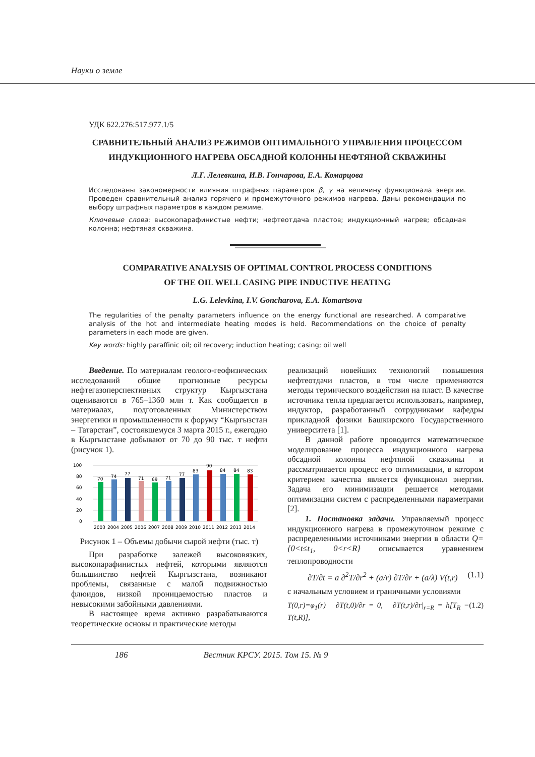Науки о земле
УДК 622.276:517.977.1/5
СРАВНИТЕЛЬНЫЙ АНАЛИЗ РЕЖИМОВ ОПТИМАЛЬНОГО УПРАВЛЕНИЯ ПРОЦЕССОМ
ИНДУКЦИОННОГО НАГРЕВА ОБСАДНОЙ КОЛОННЫ НЕФТЯНОЙ СКВАЖИНЫ
Л.Г. Лелевкина, И.В. Гончарова, Е.А. Комарцова
Исследованы закономерности влияния штрафных параметров β, γ на величину функционала энергии. Проведен сравнительный анализ горячего и промежуточного режимов нагрева. Даны рекомендации по выбору штрафных параметров в каждом режиме.
Ключевые слова: высокопарафинистые нефти; нефтеотдача пластов; индукционный нагрев; обсадная колонна; нефтяная скважина.
COMPARATIVE ANALYSIS OF OPTIMAL CONTROL PROCESS CONDITIONS
OF THE OIL WELL CASING PIPE INDUCTIVE HEATING
L.G. Lelevkina, I.V. Goncharova, E.A. Komartsova
The regularities of the penalty parameters influence on the energy functional are researched. A comparative analysis of the hot and intermediate heating modes is held. Recommendations on the choice of penalty parameters in each mode are given.
Key words: highly paraffinic oil; oil recovery; induction heating; casing; oil well
Введение. По материалам геолого-геофизических исследований общие прогнозные ресурсы нефтегазоперспективных структур Кыргызстана оцениваются в 765–1360 млн т. Как сообщается в материалах, подготовленных Министерством энергетики и промышленности к форуму “Кыргызстан – Татарстан”, состоявшемуся 3 марта 2015 г., ежегодно в Кыргызстане добывают от 70 до 90 тыс. т нефти (рисунок 1).
100
80
60
40
20
0
70
74
77
71
69
71
77
83
90
84
84
83
2003
2004
2005
2006
2007
2008
2009
2010
2011
2012
2013
2014
Рисунок 1 – Объемы добычи сырой нефти (тыс. т)
При разработке залежей высоковязких, высокопарафинистых нефтей, которыми являются большинство нефтей Кыргызстана, возникают проблемы, связанные с малой подвижностью флюидов, низкой проницаемостью пластов и невысокими забойными давлениями.
В настоящее время активно разрабатываются теоретические основы и практические методы
реализаций новейших технологий повышения нефтеотдачи пластов, в том числе применяются методы термического воздействия на пласт. В качестве источника тепла предлагается использовать, например, индуктор, разработанный сотрудниками кафедры прикладной физики Башкирского Государственного университета [1].
В данной работе проводится математическое моделирование процесса индукционного нагрева обсадной колонны нефтяной скважины и рассматривается процесс его оптимизации, в котором критерием качества является функционал энергии. Задача его минимизации решается методами оптимизации систем с распределенными параметрами [2].
1. Постановка задачи. Управляемый процесс индукционного нагрева в промежуточном режиме с распределенными источниками энергии в области Q={0<t≤t<sub>1</sub>, 0<r<R} описывается уравнением теплопроводности
∂T/∂t = a ∂<sup>2</sup>T/∂r<sup>2</sup> + (a/r) ∂T/∂r + (a/λ) V(t,r) (1.1)
с начальным условием и граничными условиями
T(0,r)=φ<sub>1</sub>(r) ∂T(t,0)/∂r = 0, ∂T(t,r)/∂r|<sub>r=R</sub> = h[T<sub>R</sub> − T(t,R)], (1.2)
186 Вестник КРСУ. 2015. Том 15. № 9